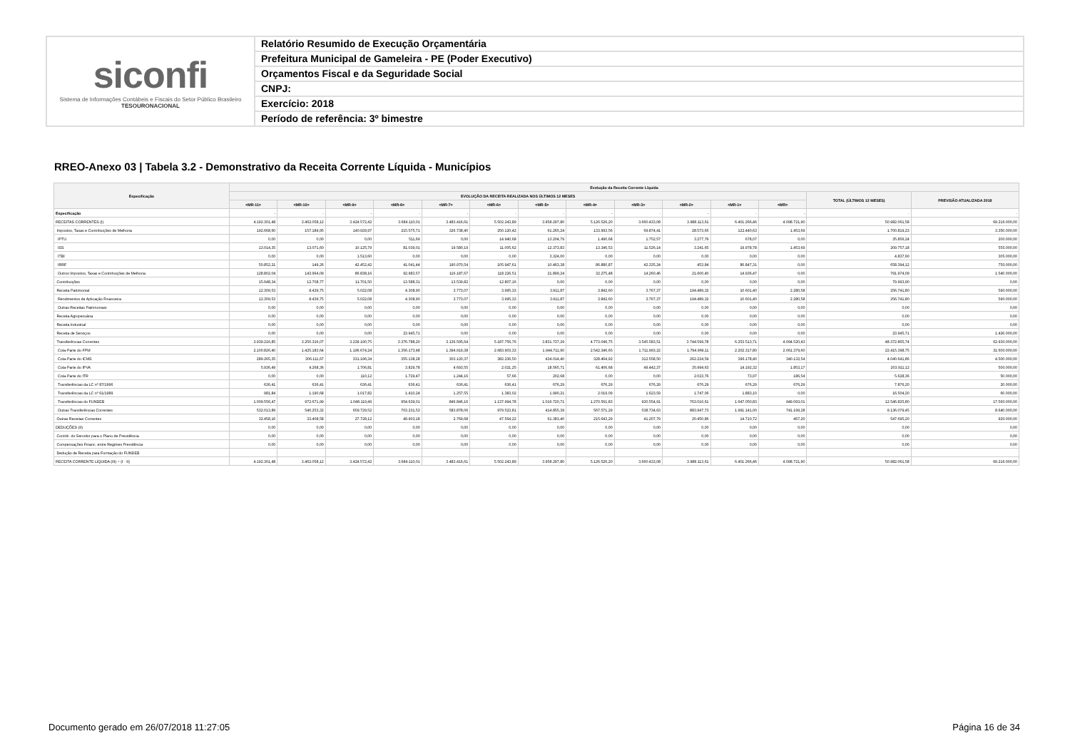siconfi
Sistema de Informações Contábeis e Fiscais do Setor Público Brasileiro
TESOURONACIONAL
Relatório Resumido de Execução Orçamentária
Prefeitura Municipal de Gameleira - PE (Poder Executivo)
Orçamentos Fiscal e da Seguridade Social
CNPJ:
Exercício: 2018
Período de referência: 3º bimestre
RREO-Anexo 03 | Tabela 3.2 - Demonstrativo da Receita Corrente Líquida - Municípios
| Especificação | Evolução da Receita Corrente Líquida | | | | | | | | | | | | | |
| --- | --- | --- | --- | --- | --- | --- | --- | --- | --- | --- | --- | --- | --- | --- |
| | EVOLUÇÃO DA RECEITA REALIZADA NOS ÚLTIMOS 12 MESES | | | | | | | | | | | | TOTAL (ÚLTIMOS 12 MESES) | PREVISÃO ATUALIZADA 2018 |
| | <MR-11> | <MR-10> | <MR-9> | <MR-8> | <MR-7> | <MR-6> | <MR-5> | <MR-4> | <MR-3> | <MR-2> | <MR-1> | <MR> | | |
| Especificação | - | - | - | - | - | - | - | - | - | - | - | - | - | - |
| RECEITAS CORRENTES (I) | 4.192.301,48 | 3.462.058,12 | 3.424.572,42 | 3.684.110,01 | 3.483.416,61 | 5.502.243,89 | 3.958.297,80 | 5.126.526,20 | 3.660.433,08 | 3.988.113,61 | 6.401.266,46 | 4.098.721,90 | 50.982.061,58 | 69.216.000,00 |
| Impostos, Taxas e Contribuições de Melhoria | 192.668,60 | 157.184,95 | 140.929,97 | 215.575,71 | 326.738,40 | 250.120,42 | 61.265,24 | 133.993,56 | 69.874,41 | 28.573,65 | 122.440,63 | 1.453,69 | 1.700.819,23 | 3.350.000,00 |
| IPTU | 0,00 | 0,00 | 0,00 | 511,69 | 0,00 | 14.940,68 | 13.204,79 | 1.490,68 | 1.752,57 | 3.277,76 | 678,07 | 0,00 | 35.856,24 | 200.000,00 |
| ISS | 13.014,35 | 13.071,60 | 10.125,79 | 81.039,01 | 19.580,19 | 11.005,62 | 12.373,83 | 13.346,53 | 11.526,14 | 3.241,65 | 19.978,78 | 1.453,69 | 209.757,18 | 555.000,00 |
| ITBI | 0,00 | 0,00 | 1.513,60 | 0,00 | 0,00 | 0,00 | 3.324,00 | 0,00 | 0,00 | 0,00 | 0,00 | 0,00 | 4.837,60 | 305.000,00 |
| IRRF | 50.852,21 | 149,26 | 42.452,42 | 41.041,44 | 190.970,54 | 105.947,61 | 10.463,38 | 86.880,87 | 42.335,24 | 453,84 | 86.847,31 | 0,00 | 658.394,12 | 750.000,00 |
| Outros Impostos, Taxas e Contribuições de Melhoria | 128.802,04 | 143.964,09 | 86.838,16 | 92.983,57 | 116.187,67 | 118.226,51 | 21.899,24 | 32.275,48 | 14.260,46 | 21.600,40 | 14.936,47 | 0,00 | 791.974,09 | 1.540.000,00 |
| Contribuições | 15.648,34 | 12.708,77 | 11.701,50 | 13.588,31 | 13.539,82 | 12.807,16 | 0,00 | 0,00 | 0,00 | 0,00 | 0,00 | 0,00 | 79.993,90 | 0,00 |
| Receita Patrimonial | 12.309,53 | 8.439,75 | 5.022,08 | 4.308,90 | 3.773,07 | 3.995,33 | 3.911,87 | 3.842,60 | 3.767,37 | 194.489,32 | 10.601,40 | 2.280,58 | 256.741,80 | 590.000,00 |
| Rendimentos de Aplicação Financeira | 12.309,53 | 8.439,75 | 5.022,08 | 4.308,90 | 3.773,07 | 3.995,33 | 3.911,87 | 3.842,60 | 3.767,37 | 194.489,32 | 10.601,40 | 2.280,58 | 256.741,80 | 590.000,00 |
| Outras Receitas Patrimoniais | 0,00 | 0,00 | 0,00 | 0,00 | 0,00 | 0,00 | 0,00 | 0,00 | 0,00 | 0,00 | 0,00 | 0,00 | 0,00 | 0,00 |
| Receita Agropecuária | 0,00 | 0,00 | 0,00 | 0,00 | 0,00 | 0,00 | 0,00 | 0,00 | 0,00 | 0,00 | 0,00 | 0,00 | 0,00 | 0,00 |
| Receita Industrial | 0,00 | 0,00 | 0,00 | 0,00 | 0,00 | 0,00 | 0,00 | 0,00 | 0,00 | 0,00 | 0,00 | 0,00 | 0,00 | 0,00 |
| Receita de Serviços | 0,00 | 0,00 | 0,00 | 23.945,71 | 0,00 | 0,00 | 0,00 | 0,00 | 0,00 | 0,00 | 0,00 | 0,00 | 23.945,71 | 1.426.000,00 |
| Transferências Correntes | 3.939.216,85 | 3.250.316,07 | 3.239.190,75 | 3.376.788,20 | 3.136.595,64 | 5.187.756,76 | 3.831.737,29 | 4.773.046,75 | 3.545.583,51 | 3.744.599,78 | 6.253.513,71 | 4.094.520,43 | 48.372.865,74 | 62.930.000,00 |
| Cota-Parte do FPM | 2.100.826,40 | 1.425.183,64 | 1.196.674,24 | 1.356.173,48 | 1.394.919,38 | 2.683.903,33 | 1.944.711,90 | 2.542.346,65 | 1.711.993,22 | 1.794.969,11 | 2.202.317,80 | 2.061.379,60 | 22.415.398,75 | 31.600.000,00 |
| Cota-Parte do ICMS | 289.265,35 | 306.111,67 | 331.196,34 | 355.138,28 | 303.120,37 | 382.236,50 | 434.014,40 | 328.464,92 | 312.558,50 | 262.224,59 | 396.178,40 | 340.132,54 | 4.040.641,86 | 4.500.000,00 |
| Cota-Parte do IPVA | 5.936,49 | 4.268,36 | 1.706,81 | 3.829,78 | 4.693,55 | 2.021,25 | 18.565,71 | 61.406,68 | 49.442,37 | 35.994,63 | 14.192,32 | 1.853,17 | 203.911,12 | 500.000,00 |
| Cota-Parte do ITR | 0,00 | 0,00 | 110,12 | 1.729,47 | 1.244,16 | 57,66 | 202,68 | 0,00 | 0,00 | 2.023,76 | 73,97 | 186,54 | 5.628,36 | 50.000,00 |
| Transferências da LC nº 87/1996 | 636,41 | 636,41 | 636,41 | 636,41 | 636,41 | 636,41 | 676,29 | 676,29 | 676,29 | 676,29 | 676,29 | 676,29 | 7.876,20 | 20.000,00 |
| Transferências da LC nº 61/1989 | 981,84 | 1.190,68 | 1.017,82 | 1.410,24 | 1.257,55 | 1.383,02 | 1.990,21 | 2.019,09 | 1.623,59 | 1.747,06 | 1.883,10 | 0,00 | 16.504,20 | 60.000,00 |
| Transferências do FUNDEB | 1.009.556,47 | 972.671,99 | 1.048.119,49 | 954.639,01 | 846.846,16 | 1.137.994,78 | 1.016.720,71 | 1.270.561,83 | 930.554,91 | 763.016,61 | 1.647.050,83 | 949.093,01 | 12.546.825,80 | 17.560.000,00 |
| Outras Transferências Correntes | 532.013,89 | 540.253,32 | 659.729,52 | 703.231,53 | 583.878,06 | 979.523,81 | 414.855,39 | 567.571,29 | 538.734,63 | 883.947,73 | 1.991.141,00 | 741.199,28 | 9.136.079,45 | 8.640.000,00 |
| Outras Receitas Correntes | 32.458,16 | 33.408,58 | 27.728,12 | 49.903,18 | 2.769,68 | 47.564,22 | 61.383,40 | 215.643,29 | 41.207,79 | 20.450,86 | 14.710,72 | 467,20 | 547.695,20 | 920.000,00 |
| DEDUÇÕES (II) | 0,00 | 0,00 | 0,00 | 0,00 | 0,00 | 0,00 | 0,00 | 0,00 | 0,00 | 0,00 | 0,00 | 0,00 | 0,00 | 0,00 |
| Contrib. do Servidor para o Plano de Previdência | 0,00 | 0,00 | 0,00 | 0,00 | 0,00 | 0,00 | 0,00 | 0,00 | 0,00 | 0,00 | 0,00 | 0,00 | 0,00 | 0,00 |
| Compensações Financ. entre Regimes Previdência | 0,00 | 0,00 | 0,00 | 0,00 | 0,00 | 0,00 | 0,00 | 0,00 | 0,00 | 0,00 | 0,00 | 0,00 | 0,00 | 0,00 |
| Dedução de Receita para Formação do FUNDEB | | | | | | | | | | | | | | |
| RECEITA CORRENTE LÍQUIDA (III) = (I - II) | 4.192.301,48 | 3.462.058,12 | 3.424.572,42 | 3.684.110,01 | 3.483.416,61 | 5.502.243,89 | 3.958.297,80 | 5.126.526,20 | 3.660.433,08 | 3.988.113,61 | 6.401.266,46 | 4.098.721,90 | 50.982.061,58 | 69.216.000,00 |
Documento gerado em 26/07/2018 11:27:05
Página 16 de 34